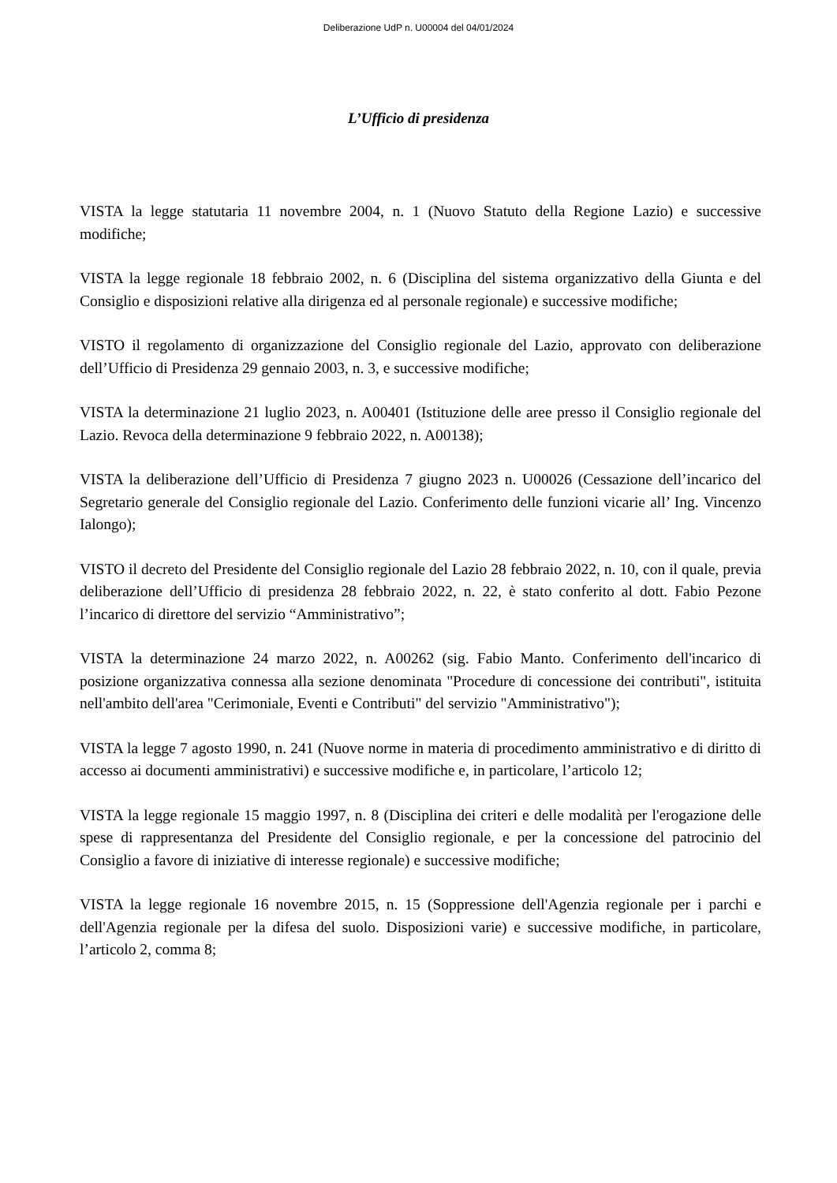Deliberazione UdP n. U00004 del 04/01/2024
L’Ufficio di presidenza
VISTA la legge statutaria 11 novembre 2004, n. 1 (Nuovo Statuto della Regione Lazio) e successive modifiche;
VISTA la legge regionale 18 febbraio 2002, n. 6 (Disciplina del sistema organizzativo della Giunta e del Consiglio e disposizioni relative alla dirigenza ed al personale regionale) e successive modifiche;
VISTO il regolamento di organizzazione del Consiglio regionale del Lazio, approvato con deliberazione dell’Ufficio di Presidenza 29 gennaio 2003, n. 3, e successive modifiche;
VISTA la determinazione 21 luglio 2023, n. A00401 (Istituzione delle aree presso il Consiglio regionale del Lazio. Revoca della determinazione 9 febbraio 2022, n. A00138);
VISTA la deliberazione dell’Ufficio di Presidenza 7 giugno 2023 n. U00026 (Cessazione dell’incarico del Segretario generale del Consiglio regionale del Lazio. Conferimento delle funzioni vicarie all’ Ing. Vincenzo Ialongo);
VISTO il decreto del Presidente del Consiglio regionale del Lazio 28 febbraio 2022, n. 10, con il quale, previa deliberazione dell’Ufficio di presidenza 28 febbraio 2022, n. 22, è stato conferito al dott. Fabio Pezone l’incarico di direttore del servizio “Amministrativo”;
VISTA la determinazione 24 marzo 2022, n. A00262 (sig. Fabio Manto. Conferimento dell'incarico di posizione organizzativa connessa alla sezione denominata "Procedure di concessione dei contributi", istituita nell'ambito dell'area "Cerimoniale, Eventi e Contributi" del servizio "Amministrativo");
VISTA la legge 7 agosto 1990, n. 241 (Nuove norme in materia di procedimento amministrativo e di diritto di accesso ai documenti amministrativi) e successive modifiche e, in particolare, l’articolo 12;
VISTA la legge regionale 15 maggio 1997, n. 8 (Disciplina dei criteri e delle modalità per l'erogazione delle spese di rappresentanza del Presidente del Consiglio regionale, e per la concessione del patrocinio del Consiglio a favore di iniziative di interesse regionale) e successive modifiche;
VISTA la legge regionale 16 novembre 2015, n. 15 (Soppressione dell'Agenzia regionale per i parchi e dell'Agenzia regionale per la difesa del suolo. Disposizioni varie) e successive modifiche, in particolare, l’articolo 2, comma 8;